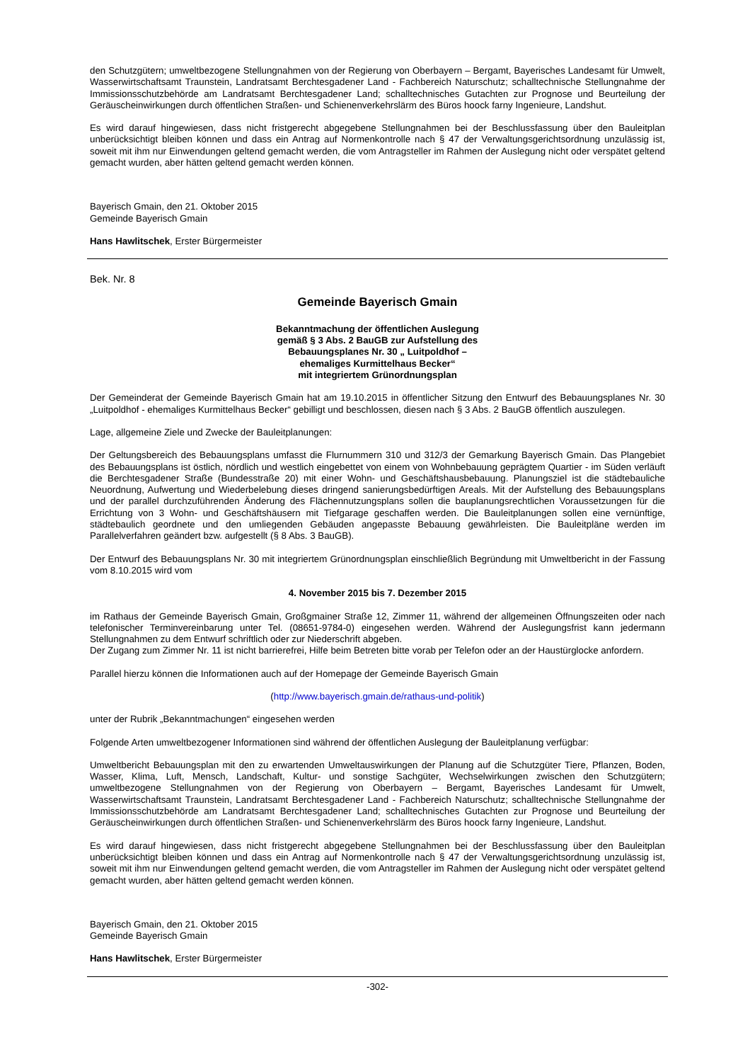den Schutzgütern; umweltbezogene Stellungnahmen von der Regierung von Oberbayern – Bergamt, Bayerisches Landesamt für Umwelt, Wasserwirtschaftsamt Traunstein, Landratsamt Berchtesgadener Land - Fachbereich Naturschutz; schalltechnische Stellungnahme der Immissionsschutzbehörde am Landratsamt Berchtesgadener Land; schalltechnisches Gutachten zur Prognose und Beurteilung der Geräuscheinwirkungen durch öffentlichen Straßen- und Schienenverkehrslärm des Büros hoock farny Ingenieure, Landshut.
Es wird darauf hingewiesen, dass nicht fristgerecht abgegebene Stellungnahmen bei der Beschlussfassung über den Bauleitplan unberücksichtigt bleiben können und dass ein Antrag auf Normenkontrolle nach § 47 der Verwaltungsgerichtsordnung unzulässig ist, soweit mit ihm nur Einwendungen geltend gemacht werden, die vom Antragsteller im Rahmen der Auslegung nicht oder verspätet geltend gemacht wurden, aber hätten geltend gemacht werden können.
Bayerisch Gmain, den 21. Oktober 2015
Gemeinde Bayerisch Gmain
Hans Hawlitschek, Erster Bürgermeister
Bek. Nr. 8
Gemeinde Bayerisch Gmain
Bekanntmachung der öffentlichen Auslegung
gemäß § 3 Abs. 2 BauGB zur Aufstellung des
Bebauungsplanes Nr. 30 „ Luitpoldhof –
ehemaliges Kurmittelhaus Becker“
mit integriertem Grünordnungsplan
Der Gemeinderat der Gemeinde Bayerisch Gmain hat am 19.10.2015 in öffentlicher Sitzung den Entwurf des Bebauungsplanes Nr. 30 „Luitpoldhof - ehemaliges Kurmittelhaus Becker“ gebilligt und beschlossen, diesen nach § 3 Abs. 2 BauGB öffentlich auszulegen.
Lage, allgemeine Ziele und Zwecke der Bauleitplanungen:
Der Geltungsbereich des Bebauungsplans umfasst die Flurnummern 310 und 312/3 der Gemarkung Bayerisch Gmain. Das Plangebiet des Bebauungsplans ist östlich, nördlich und westlich eingebettet von einem von Wohnbebauung geprägtem Quartier - im Süden verläuft die Berchtesgadener Straße (Bundesstraße 20) mit einer Wohn- und Geschäftshausbebauung. Planungsziel ist die städtebauliche Neuordnung, Aufwertung und Wiederbelebung dieses dringend sanierungsbedürftigen Areals. Mit der Aufstellung des Bebauungsplans und der parallel durchzuführenden Änderung des Flächennutzungsplans sollen die bauplanungsrechtlichen Voraussetzungen für die Errichtung von 3 Wohn- und Geschäftshäusern mit Tiefgarage geschaffen werden. Die Bauleitplanungen sollen eine vernünftige, städtebaulich geordnete und den umliegenden Gebäuden angepasste Bebauung gewährleisten. Die Bauleitpläne werden im Parallelverfahren geändert bzw. aufgestellt (§ 8 Abs. 3 BauGB).
Der Entwurf des Bebauungsplans Nr. 30 mit integriertem Grünordnungsplan einschließlich Begründung mit Umweltbericht in der Fassung vom 8.10.2015 wird vom
4. November 2015 bis 7. Dezember 2015
im Rathaus der Gemeinde Bayerisch Gmain, Großgmainer Straße 12, Zimmer 11, während der allgemeinen Öffnungszeiten oder nach telefonischer Terminvereinbarung unter Tel. (08651-9784-0) eingesehen werden. Während der Auslegungsfrist kann jedermann Stellungnahmen zu dem Entwurf schriftlich oder zur Niederschrift abgeben.
Der Zugang zum Zimmer Nr. 11 ist nicht barrierefrei, Hilfe beim Betreten bitte vorab per Telefon oder an der Haustürglocke anfordern.
Parallel hierzu können die Informationen auch auf der Homepage der Gemeinde Bayerisch Gmain
(http://www.bayerisch.gmain.de/rathaus-und-politik)
unter der Rubrik „Bekanntmachungen“ eingesehen werden
Folgende Arten umweltbezogener Informationen sind während der öffentlichen Auslegung der Bauleitplanung verfügbar:
Umweltbericht Bebauungsplan mit den zu erwartenden Umweltauswirkungen der Planung auf die Schutzgüter Tiere, Pflanzen, Boden, Wasser, Klima, Luft, Mensch, Landschaft, Kultur- und sonstige Sachgüter, Wechselwirkungen zwischen den Schutzgütern; umweltbezogene Stellungnahmen von der Regierung von Oberbayern – Bergamt, Bayerisches Landesamt für Umwelt, Wasserwirtschaftsamt Traunstein, Landratsamt Berchtesgadener Land - Fachbereich Naturschutz; schalltechnische Stellungnahme der Immissionsschutzbehörde am Landratsamt Berchtesgadener Land; schalltechnisches Gutachten zur Prognose und Beurteilung der Geräuscheinwirkungen durch öffentlichen Straßen- und Schienenverkehrslärm des Büros hoock farny Ingenieure, Landshut.
Es wird darauf hingewiesen, dass nicht fristgerecht abgegebene Stellungnahmen bei der Beschlussfassung über den Bauleitplan unberücksichtigt bleiben können und dass ein Antrag auf Normenkontrolle nach § 47 der Verwaltungsgerichtsordnung unzulässig ist, soweit mit ihm nur Einwendungen geltend gemacht werden, die vom Antragsteller im Rahmen der Auslegung nicht oder verspätet geltend gemacht wurden, aber hätten geltend gemacht werden können.
Bayerisch Gmain, den 21. Oktober 2015
Gemeinde Bayerisch Gmain
Hans Hawlitschek, Erster Bürgermeister
-302-